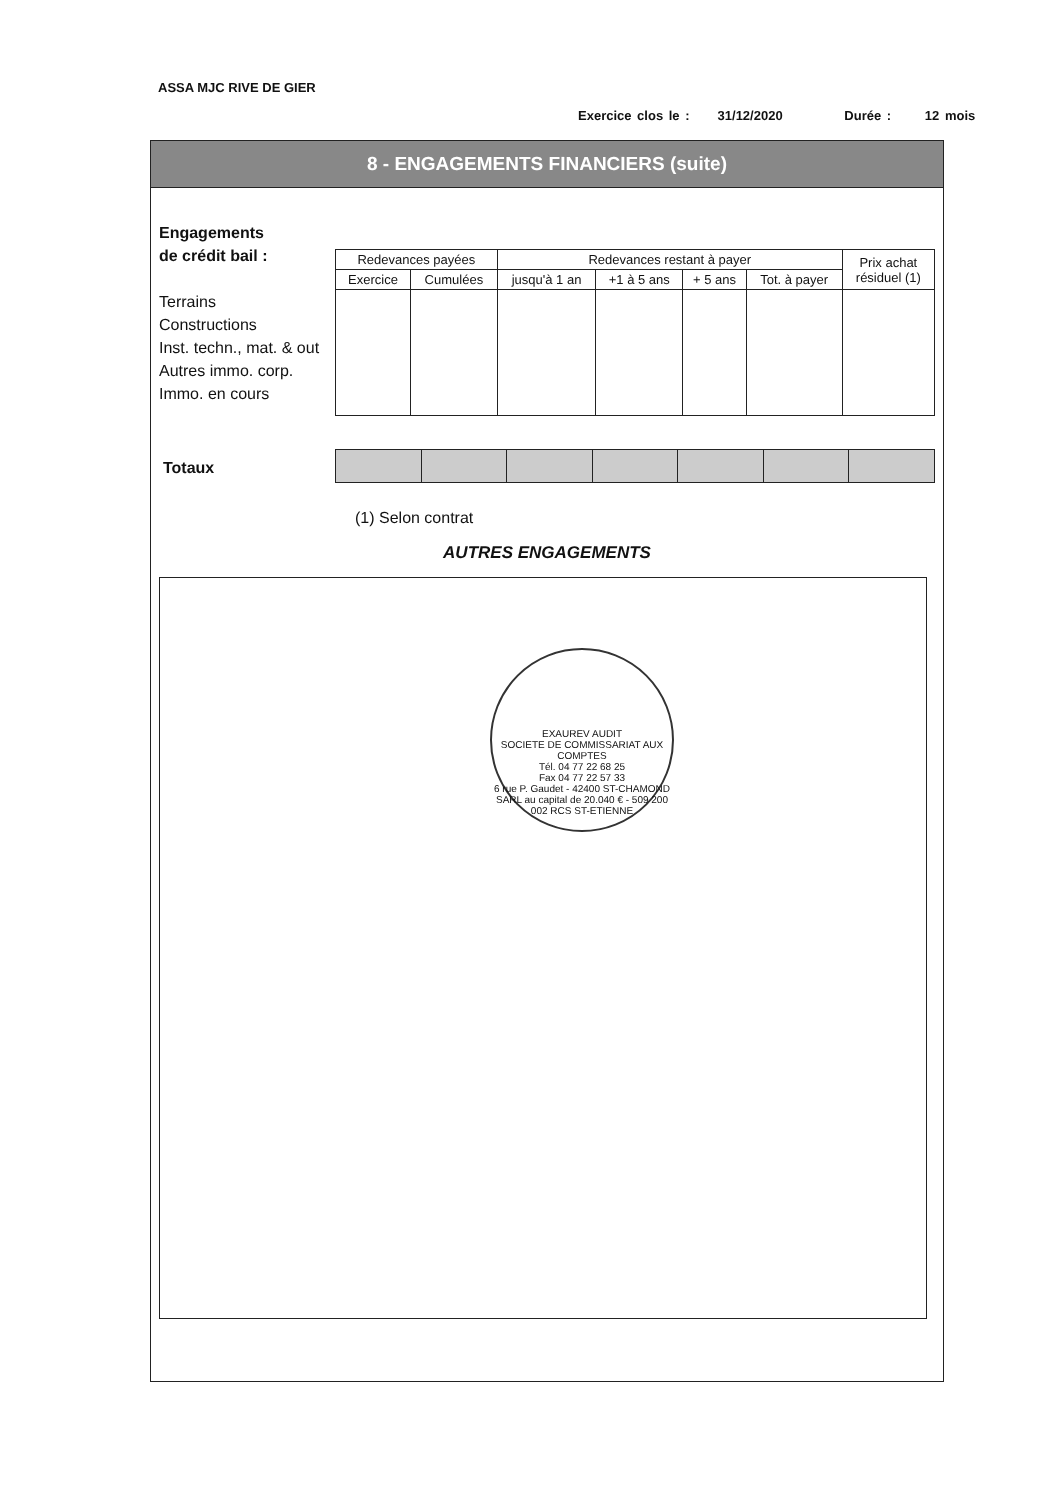ASSA MJC RIVE DE GIER
Exercice clos le : 31/12/2020 Durée : 12 mois
8 - ENGAGEMENTS FINANCIERS (suite)
Engagements
de crédit bail :
Terrains
Constructions
Inst. techn., mat. & out
Autres immo. corp.
Immo. en cours
| Redevances payées | | Redevances restant à payer | | | | Prix achat résiduel (1) |
| --- | --- | --- | --- | --- | --- | --- |
| Exercice | Cumulées | jusqu'à 1 an | +1 à 5 ans | + 5 ans | Tot. à payer | |
Totaux
(1) Selon contrat
AUTRES ENGAGEMENTS
EXAUREV AUDIT
SOCIETE DE COMMISSARIAT AUX COMPTES
Tél. 04 77 22 68 25
Fax 04 77 22 57 33
6 rue P. Gaudet - 42400 ST-CHAMOND
SARL au capital de 20.040 € - 509 200 002 RCS ST-ETIENNE